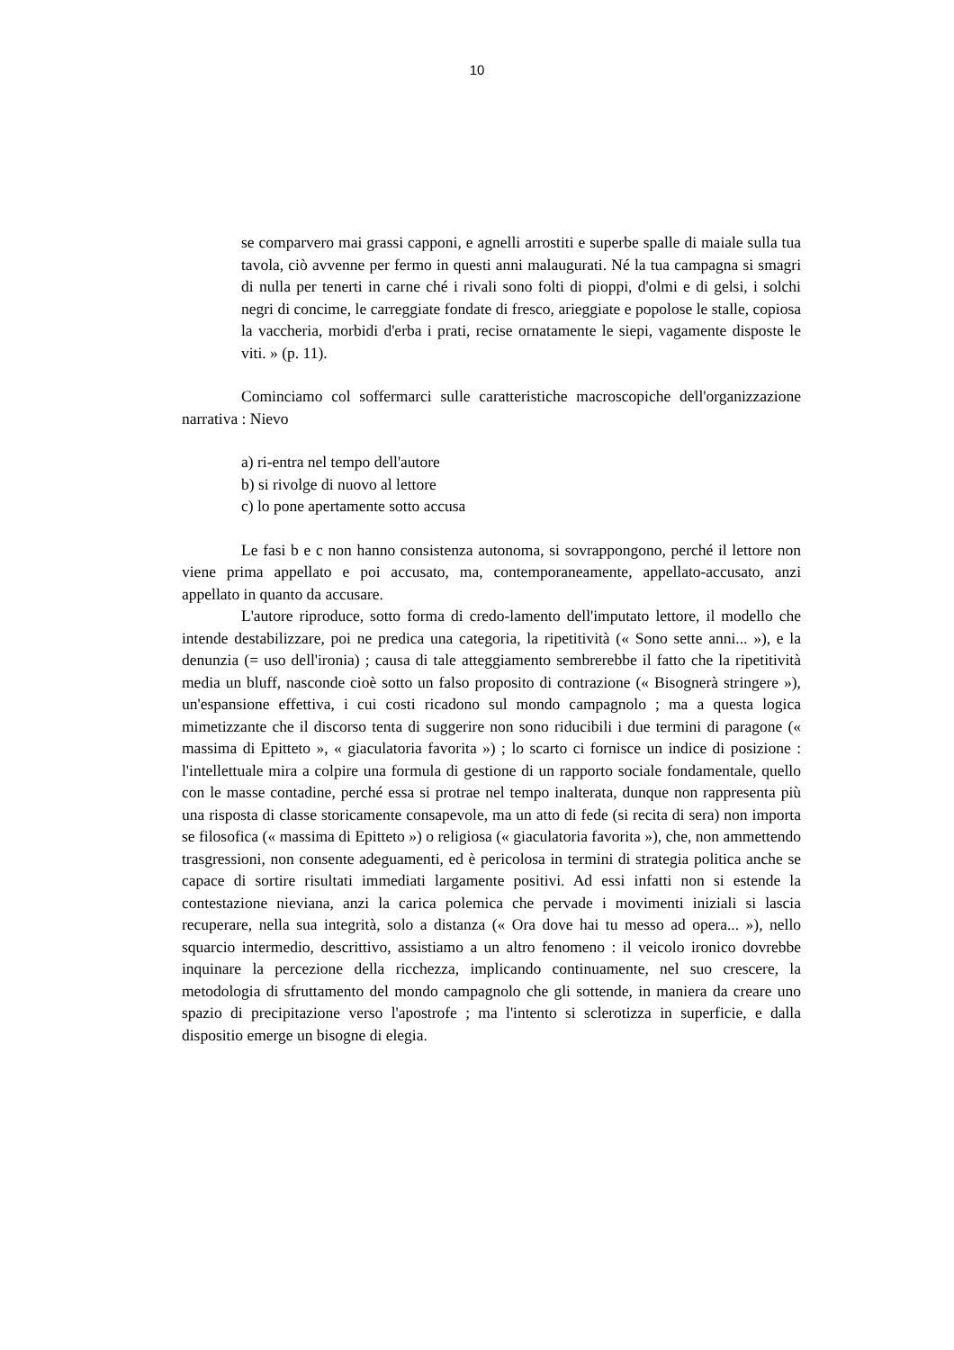10
se comparvero mai grassi capponi, e agnelli arrostiti e superbe spalle di maiale sulla tua tavola, ciò avvenne per fermo in questi anni malaugurati. Né la tua campagna si smagri di nulla per tenerti in carne ché i rivali sono folti di pioppi, d'olmi e di gelsi, i solchi negri di concime, le carreggiate fondate di fresco, arieggiate e popolose le stalle, copiosa la vaccheria, morbidi d'erba i prati, recise ornatamente le siepi, vagamente disposte le viti. » (p. 11).
Cominciamo col soffermarci sulle caratteristiche macroscopiche dell'organizzazione narrativa : Nievo
a) ri-entra nel tempo dell'autore
b) si rivolge di nuovo al lettore
c) lo pone apertamente sotto accusa
Le fasi b e c non hanno consistenza autonoma, si sovrappongono, perché il lettore non viene prima appellato e poi accusato, ma, contemporaneamente, appellato-accusato, anzi appellato in quanto da accusare.
L'autore riproduce, sotto forma di credo-lamento dell'imputato lettore, il modello che intende destabilizzare, poi ne predica una categoria, la ripetitività (« Sono sette anni... »), e la denunzia (= uso dell'ironia) ; causa di tale atteggiamento sembrerebbe il fatto che la ripetitività media un bluff, nasconde cioè sotto un falso proposito di contrazione (« Bisognerà stringere »), un'espansione effettiva, i cui costi ricadono sul mondo campagnolo ; ma a questa logica mimetizzante che il discorso tenta di suggerire non sono riducibili i due termini di paragone (« massima di Epitteto », « giaculatoria favorita ») ; lo scarto ci fornisce un indice di posizione : l'intellettuale mira a colpire una formula di gestione di un rapporto sociale fondamentale, quello con le masse contadine, perché essa si protrae nel tempo inalterata, dunque non rappresenta più una risposta di classe storicamente consapevole, ma un atto di fede (si recita di sera) non importa se filosofica (« massima di Epitteto ») o religiosa (« giaculatoria favorita »), che, non ammettendo trasgressioni, non consente adeguamenti, ed è pericolosa in termini di strategia politica anche se capace di sortire risultati immediati largamente positivi. Ad essi infatti non si estende la contestazione nieviana, anzi la carica polemica che pervade i movimenti iniziali si lascia recuperare, nella sua integrità, solo a distanza (« Ora dove hai tu messo ad opera... »), nello squarcio intermedio, descrittivo, assistiamo a un altro fenomeno : il veicolo ironico dovrebbe inquinare la percezione della ricchezza, implicando continuamente, nel suo crescere, la metodologia di sfruttamento del mondo campagnolo che gli sottende, in maniera da creare uno spazio di precipitazione verso l'apostrofe ; ma l'intento si sclerotizza in superficie, e dalla dispositio emerge un bisogne di elegia.